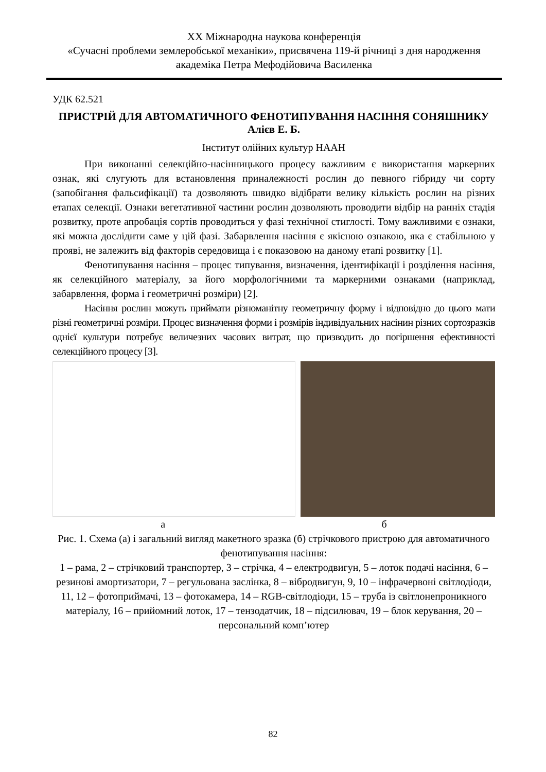XX Міжнародна наукова конференція
«Сучасні проблеми землеробської механіки», присвячена 119-й річниці з дня народження академіка Петра Мефодійовича Василенка
УДК 62.521
ПРИСТРІЙ ДЛЯ АВТОМАТИЧНОГО ФЕНОТИПУВАННЯ НАСІННЯ СОНЯШНИКУ
Алієв Е. Б.
Інститут олійних культур НААН
При виконанні селекційно-насінницького процесу важливим є використання маркерних ознак, які слугують для встановлення приналежності рослин до певного гібриду чи сорту (запобігання фальсифікації) та дозволяють швидко відібрати велику кількість рослин на різних етапах селекції. Ознаки вегетативної частини рослин дозволяють проводити відбір на ранніх стадія розвитку, проте апробація сортів проводиться у фазі технічної стиглості. Тому важливими є ознаки, які можна дослідити саме у цій фазі. Забарвлення насіння є якісною ознакою, яка є стабільною у прояві, не залежить від факторів середовища і є показовою на даному етапі розвитку [1].
Фенотипування насіння – процес типування, визначення, ідентифікації і розділення насіння, як селекційного матеріалу, за його морфологічними та маркерними ознаками (наприклад, забарвлення, форма і геометричні розміри) [2].
Насіння рослин можуть приймати різноманітну геометричну форму і відповідно до цього мати різні геометричні розміри. Процес визначення форми і розмірів індивідуальних насінин різних сортозразків однієї культури потребує величезних часових витрат, що призводить до погіршення ефективності селекційного процесу [3].
а б
Рис. 1. Схема (а) і загальний вигляд макетного зразка (б) стрічкового пристрою для автоматичного фенотипування насіння:
1 – рама, 2 – стрічковий транспортер, 3 – стрічка, 4 – електродвигун, 5 – лоток подачі насіння, 6 – резинові амортизатори, 7 – регульована заслінка, 8 – вібродвигун, 9, 10 – інфрачервоні світлодіоди, 11, 12 – фотоприймачі, 13 – фотокамера, 14 – RGB-світлодіоди, 15 – труба із світлонепроникного матеріалу, 16 – прийомний лоток, 17 – тензодатчик, 18 – підсилювач, 19 – блок керування, 20 – персональний комп’ютер
82